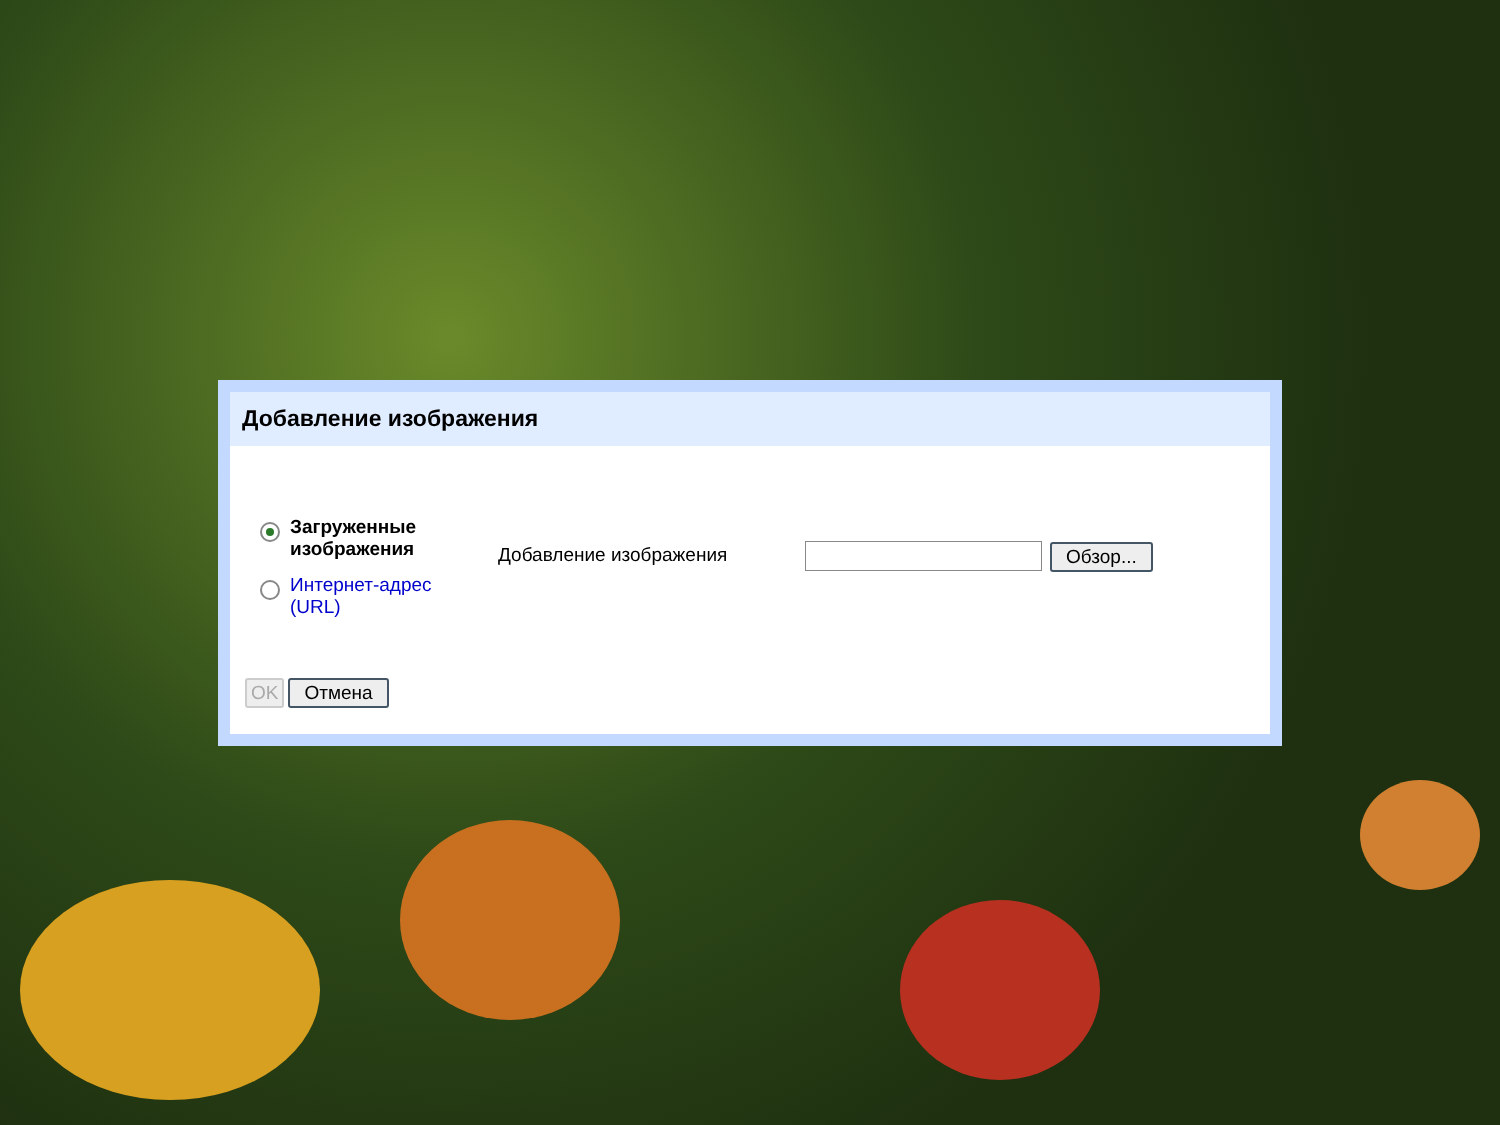Добавление изображения
Загруженные изображения
Интернет-адрес (URL)
Добавление изображения Обзор...
OK Отмена